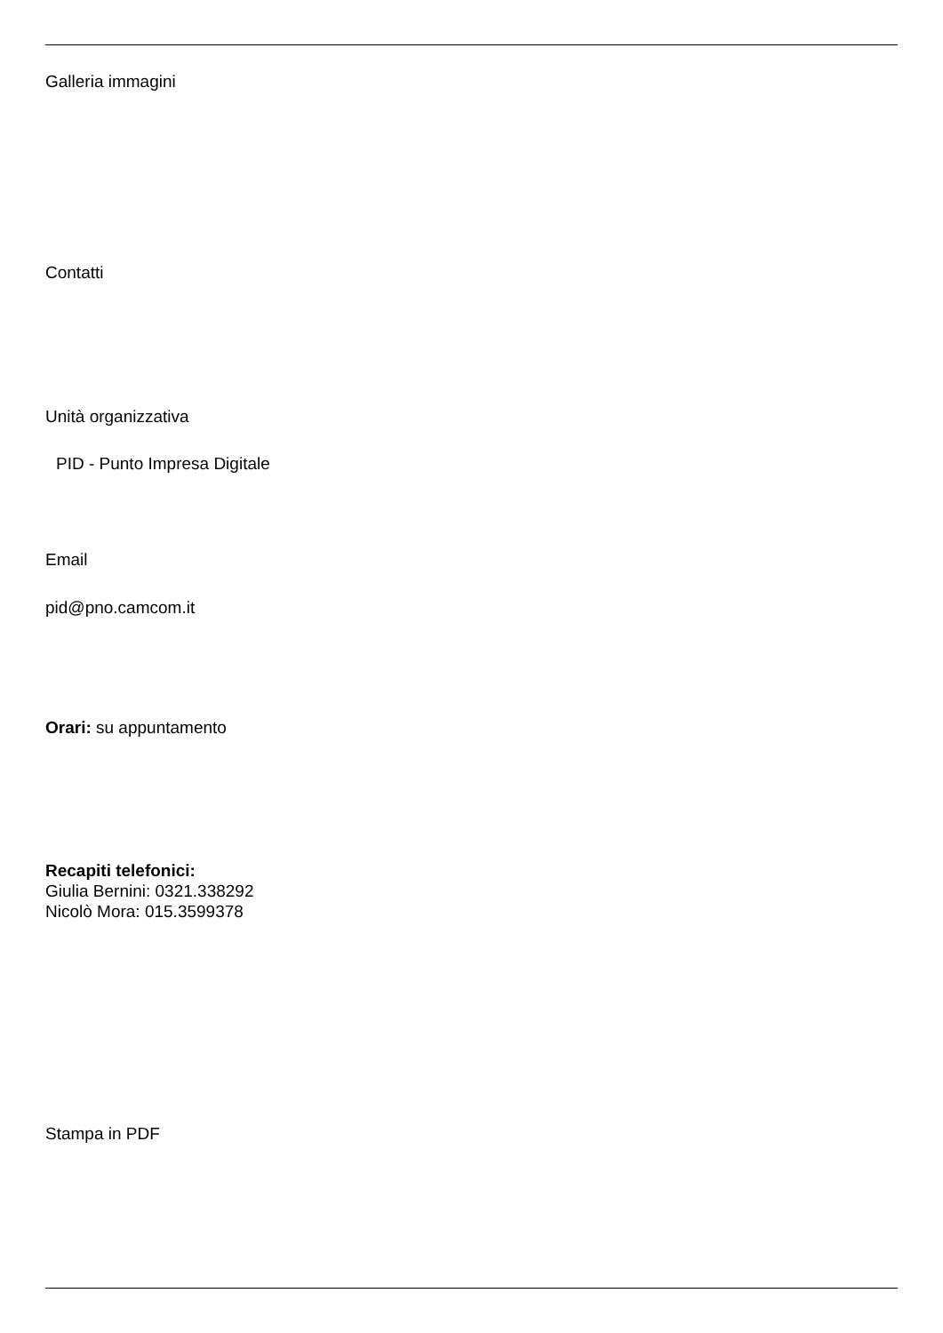Galleria immagini
Contatti
Unità organizzativa
PID - Punto Impresa Digitale
Email
pid@pno.camcom.it
Orari: su appuntamento
Recapiti telefonici:
Giulia Bernini: 0321.338292
Nicolò Mora: 015.3599378
Stampa in PDF